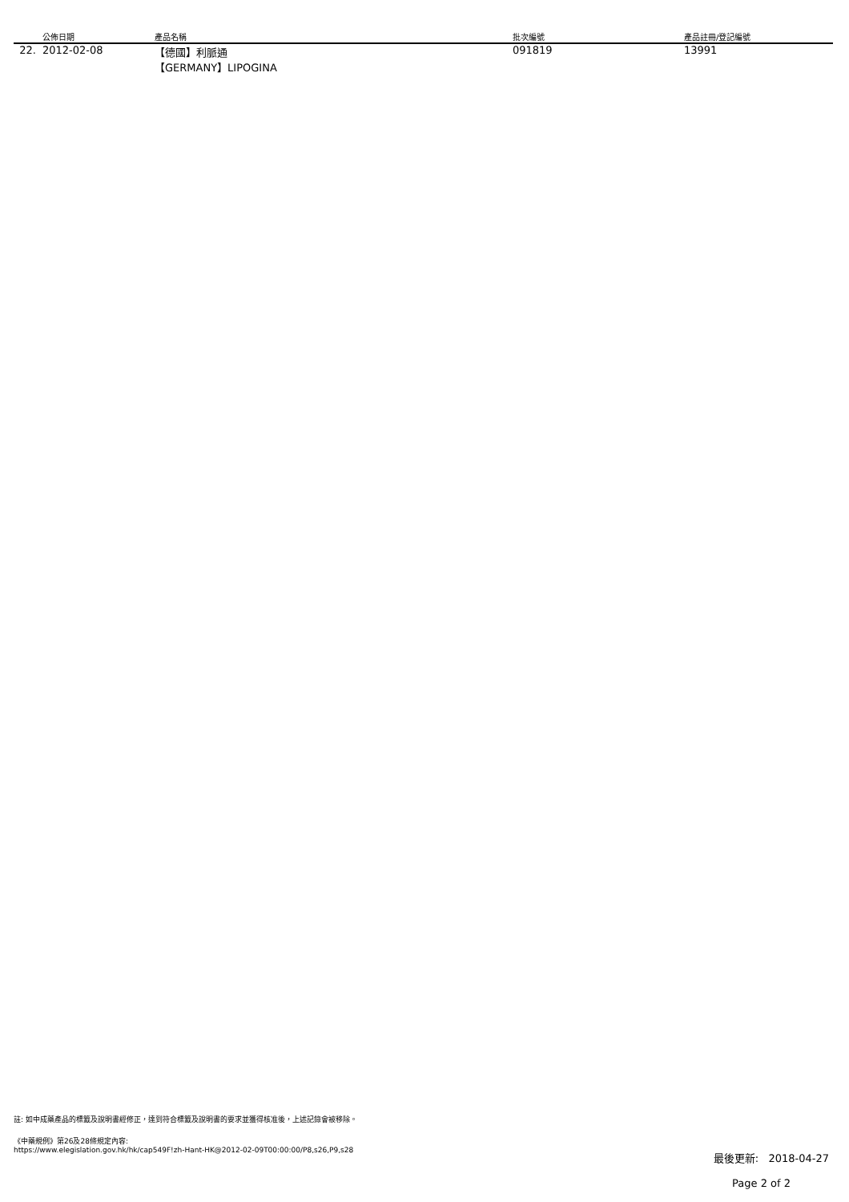| | 公佈日期 | 產品名稱 | 批次編號 | 產品註冊/登記編號 |
| --- | --- | --- | --- | --- |
| 22. | 2012-02-08 | 【德國】利脈通 【GERMANY】LIPOGINA | 091819 | 13991 |
註: 如中成藥產品的標籤及說明書經修正，達到符合標籤及說明書的要求並獲得核准後，上述記錄會被移除。
《中藥規例》第26及28條規定內容:
https://www.elegislation.gov.hk/hk/cap549F!zh-Hant-HK@2012-02-09T00:00:00/P8,s26,P9,s28
最後更新: 2018-04-27
Page 2 of 2